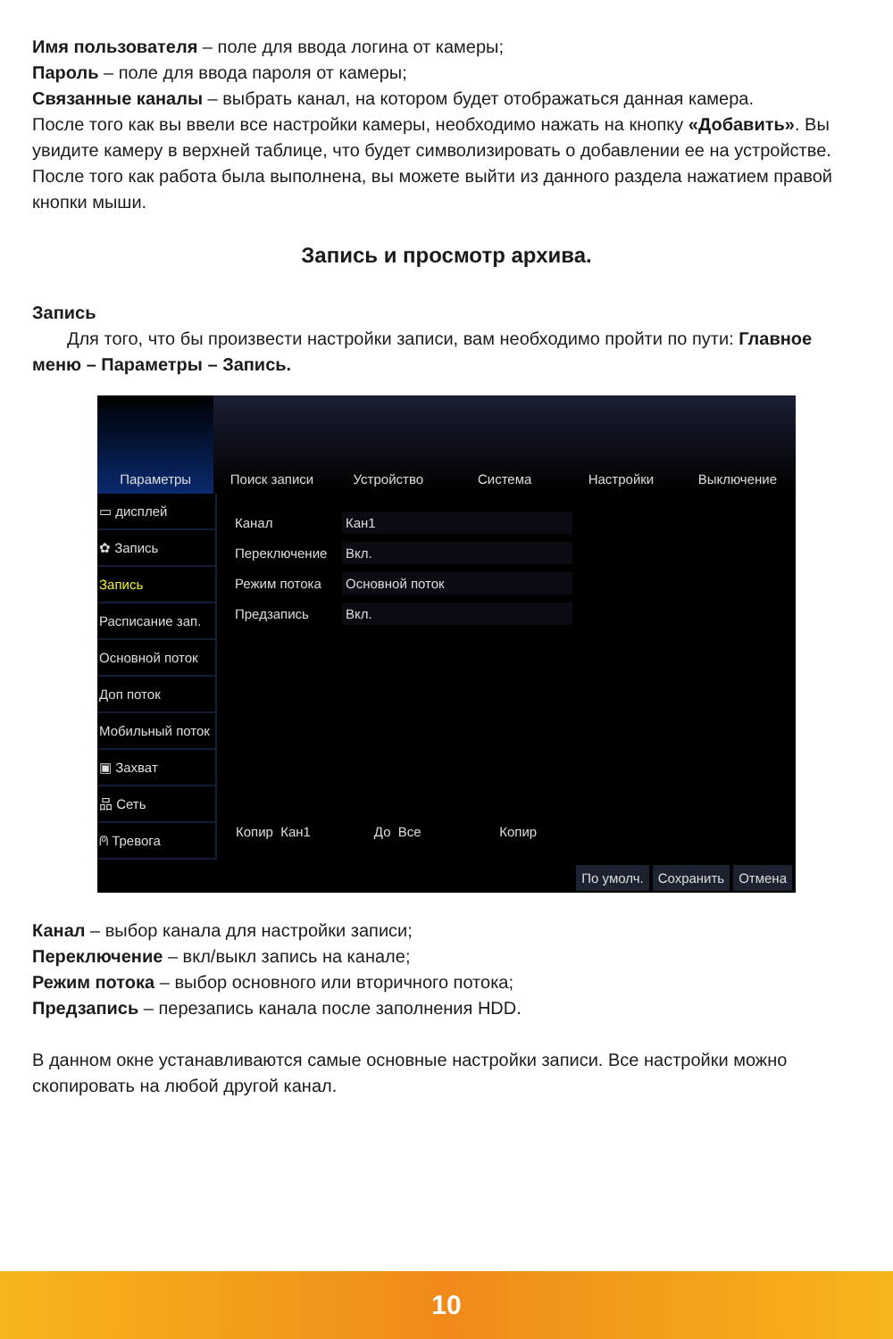Имя пользователя – поле для ввода логина от камеры;
Пароль – поле для ввода пароля от камеры;
Связанные каналы – выбрать канал, на котором будет отображаться данная камера.
После того как вы ввели все настройки камеры, необходимо нажать на кнопку «Добавить». Вы увидите камеру в верхней таблице, что будет символизировать о добавлении ее на устройстве.
После того как работа была выполнена, вы можете выйти из данного раздела нажатием правой кнопки мыши.
Запись и просмотр архива.
Запись
Для того, что бы произвести настройки записи, вам необходимо пройти по пути: Главное меню – Параметры – Запись.
Параметры Поиск записи Устройство Система Настройки Выключение
▭ дисплей
✿ Запись
Запись
Расписание зап.
Основной поток
Доп поток
Мобильный поток
▣ Захват
品 Сеть
⍝ Тревога
Канал Кан1
Переключение Вкл.
Режим потока Основной поток
Предзапись Вкл.
Копир Кан1 До Все Копир
По умолч. Сохранить Отмена
Канал – выбор канала для настройки записи;
Переключение – вкл/выкл запись на канале;
Режим потока – выбор основного или вторичного потока;
Предзапись – перезапись канала после заполнения HDD.
В данном окне устанавливаются самые основные настройки записи. Все настройки можно скопировать на любой другой канал.
10